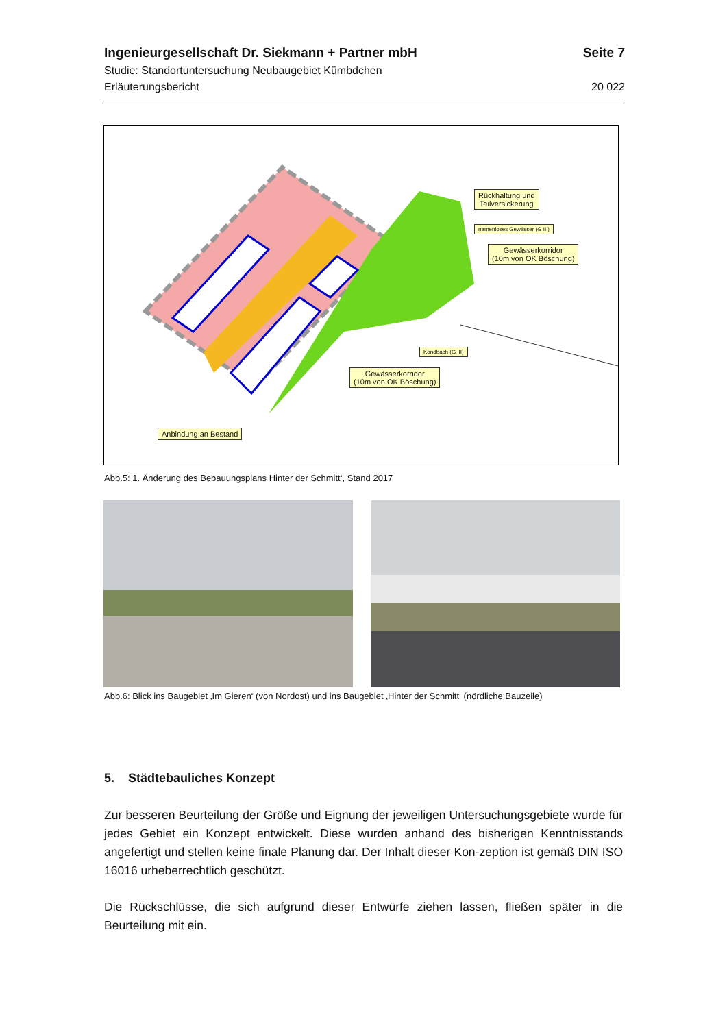Ingenieurgesellschaft Dr. Siekmann + Partner mbH Seite 7
Studie: Standortuntersuchung Neubaugebiet Kümbdchen
Erläuterungsbericht 20 022
Rückhaltung und
Teilversickerung
namenloses Gewässer (G III)
Gewässerkorridor
(10m von OK Böschung)
Kondbach (G III)
Gewässerkorridor
(10m von OK Böschung)
Anbindung an Bestand
Abb.5: 1. Änderung des Bebauungsplans Hinter der Schmitt‘, Stand 2017
Abb.6: Blick ins Baugebiet ‚Im Gieren‘ (von Nordost) und ins Baugebiet ‚Hinter der Schmitt‘ (nördliche Bauzeile)
5. Städtebauliches Konzept
Zur besseren Beurteilung der Größe und Eignung der jeweiligen Untersuchungsgebiete wurde für jedes Gebiet ein Konzept entwickelt. Diese wurden anhand des bisherigen Kenntnisstands angefertigt und stellen keine finale Planung dar. Der Inhalt dieser Kon-zeption ist gemäß DIN ISO 16016 urheberrechtlich geschützt.
Die Rückschlüsse, die sich aufgrund dieser Entwürfe ziehen lassen, fließen später in die Beurteilung mit ein.